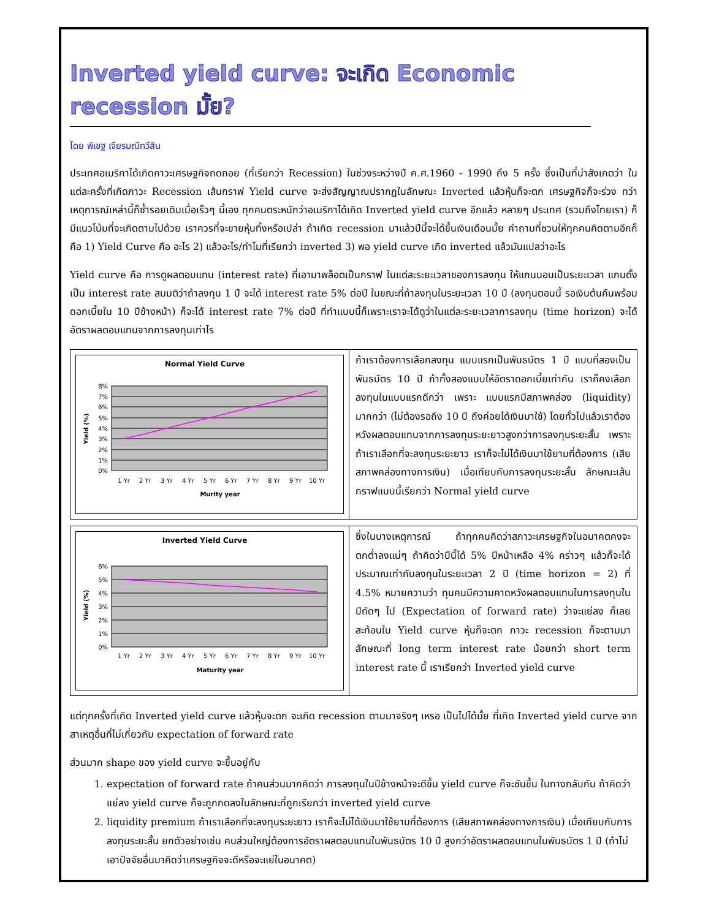Inverted yield curve: จะเกิด Economic recession มั้ย?
โดย พิเชฐ เจียรมณีทวีสิน
ประเทศอเมริกาได้เกิดภาวะเศรษฐกิจถดถอย (ที่เรียกว่า Recession) ในช่วงระหว่างปี ค.ศ.1960 - 1990 ถึง 5 ครั้ง ซึ่งเป็นที่น่าสังเกตว่า ในแต่ละครั้งที่เกิดภาวะ Recession เส้นกราฟ Yield curve จะส่งสัญญาณปรากฏในลักษณะ Inverted แล้วหุ้นก็จะตก เศรษฐกิจก็จะร่วง ทว่าเหตุการณ์เหล่านี้ก็ซ้ำรอยเดิมเมื่อเร็วๆ นี้เอง ทุกคนตระหนักว่าอเมริกาได้เกิด Inverted yield curve อีกแล้ว หลายๆ ประเทศ (รวมถึงไทยเรา) ก็มีแนวโน้มที่จะเกิดตามไปด้วย เราควรที่จะขายหุ้นทิ้งหรือเปล่า ถ้าเกิด recession มาแล้วปีนี้จะได้ขึ้นเงินเดือนมั้ย คำถามที่ชวนให้ทุกคนคิดตามอีกก็คือ 1) Yield Curve คือ อะไร 2) แล้วอะไร/ทำไมที่เรียกว่า inverted 3) พอ yield curve เกิด inverted แล้วมันแปลว่าอะไร
Yield curve คือ การดูผลตอบแทน (interest rate) ที่เอามาพล็อตเป็นกราฟ ในแต่ละระยะเวลาของการลงทุน ให้แกนนอนเป็นระยะเวลา แกนตั้งเป็น interest rate สมมติว่าถ้าลงทุน 1 ปี จะได้ interest rate 5% ต่อปี ในขณะที่ถ้าลงทุนในระยะเวลา 10 ปี (ลงทุนตอนนี้ รอเงินต้นคืนพร้อมดอกเบี้ยใน 10 ปีข้างหน้า) ก็จะได้ interest rate 7% ต่อปี ที่ทำแบบนี้ก็เพราะเราจะได้ดูว่าในแต่ละระยะเวลาการลงทุน (time horizon) จะได้อัตราผลตอบแทนจากการลงทุนเท่าไร
Normal Yield Curve
8%
7%
6%
5%
4%
3%
2%
1%
0%
Yield (%)
1 Yr
2 Yr
3 Yr
4 Yr
5 Yr
6 Yr
7 Yr
8 Yr
9 Yr
10 Yr
Murity year
ถ้าเราต้องการเลือกลงทุน แบบแรกเป็นพันธบัตร 1 ปี แบบที่สองเป็นพันธบัตร 10 ปี ถ้าทั้งสองแบบให้อัตราดอกเบี้ยเท่ากัน เราก็คงเลือกลงทุนในแบบแรกดีกว่า เพราะ แบบแรกมีสภาพคล่อง (liquidity) มากกว่า (ไม่ต้องรอถึง 10 ปี ถึงค่อยได้เงินมาใช้) โดยทั่วไปแล้วเราต้องหวังผลตอบแทนจากการลงทุนระยะยาวสูงกว่าการลงทุนระยะสั้น เพราะถ้าเราเลือกที่จะลงทุนระยะยาว เราก็จะไม่ได้เงินมาใช้ยามที่ต้องการ (เสียสภาพคล่องทางการเงิน) เมื่อเทียบกับการลงทุนระยะสั้น ลักษณะเส้นกราฟแบบนี้เรียกว่า Normal yield curve
Inverted Yield Curve
6%
5%
4%
3%
2%
1%
0%
Yield (%)
1 Yr
2 Yr
3 Yr
4 Yr
5 Yr
6 Yr
7 Yr
8 Yr
9 Yr
10 Yr
Maturity year
ซึ่งในบางเหตุการณ์ ถ้าทุกคนคิดว่าสภาวะเศรษฐกิจในอนาคตคงจะตกต่ำลงแน่ๆ ถ้าคิดว่าปีนี้ได้ 5% ปีหน้าเหลือ 4% คร่าวๆ แล้วก็จะได้ประมาณเท่ากับลงทุนในระยะเวลา 2 ปี (time horizon = 2) ที่ 4.5% หมายความว่า ทุนคนมีความคาดหวังผลตอบแทนในการลงทุนในปีถัดๆ ไป (Expectation of forward rate) ว่าจะแย่ลง ก็เลยสะท้อนใน Yield curve หุ้นก็จะตก ภาวะ recession ก็จะตามมา ลักษณะที่ long term interest rate น้อยกว่า short term interest rate นี้ เราเรียกว่า Inverted yield curve
แต่ทุกครั้งที่เกิด Inverted yield curve แล้วหุ้นจะตก จะเกิด recession ตามมาจริงๆ เหรอ เป็นไปได้มั้ย ที่เกิด Inverted yield curve จากสาเหตุอื่นที่ไม่เกี่ยวกับ expectation of forward rate
ส่วนมาก shape ของ yield curve จะขึ้นอยู่กับ
1. expectation of forward rate ถ้าคนส่วนมากคิดว่า การลงทุนในปีข้างหน้าจะดีขึ้น yield curve ก็จะชันขึ้น ในทางกลับกัน ถ้าคิดว่าแย่ลง yield curve ก็จะถูกกดลงในลักษณะที่ถูกเรียกว่า inverted yield curve
2. liquidity premium ถ้าเราเลือกที่จะลงทุนระยะยาว เราก็จะไม่ได้เงินมาใช้ยามที่ต้องการ (เสียสภาพคล่องทางการเงิน) เมื่อเทียบกับการลงทุนระยะสั้น ยกตัวอย่างเช่น คนส่วนใหญ่ต้องการอัตราผลตอบแทนในพันธบัตร 10 ปี สูงกว่าอัตราผลตอบแทนในพันธบัตร 1 ปี (ถ้าไม่เอาปัจจัยอื่นมาคิดว่าเศรษฐกิจจะดีหรือจะแย่ในอนาคต)